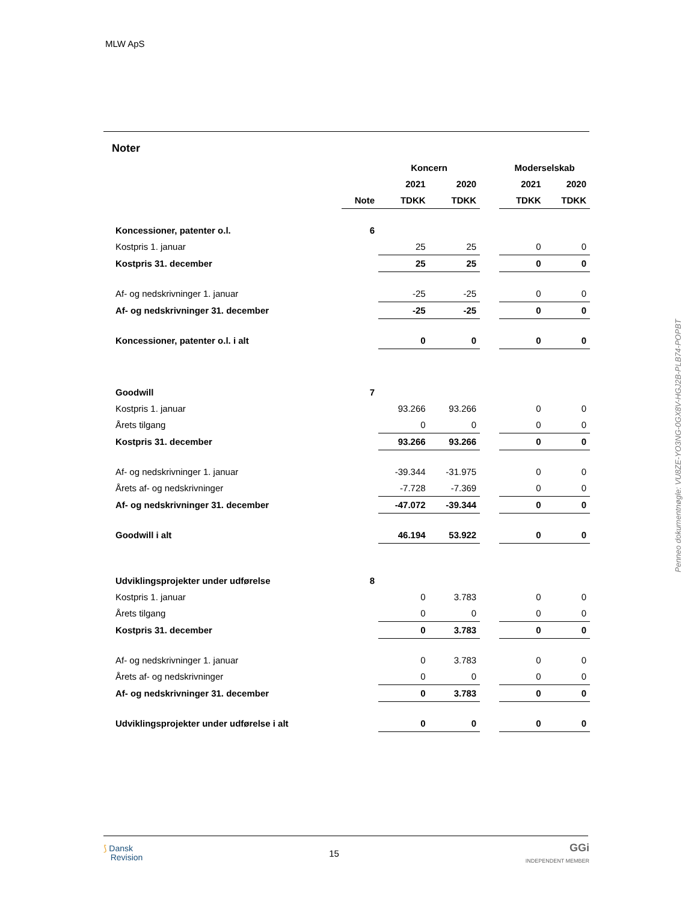MLW ApS
Noter
| | | Koncern | | | Moderselskab | |
| | | 2021 | 2020 | | 2021 | 2020 |
| | Note | TDKK | TDKK | | TDKK | TDKK |
| Koncessioner, patenter o.l. | 6 | | | | | |
| Kostpris 1. januar | | 25 | 25 | | 0 | 0 |
| Kostpris 31. december | | 25 | 25 | | 0 | 0 |
| Af- og nedskrivninger 1. januar | | -25 | -25 | | 0 | 0 |
| Af- og nedskrivninger 31. december | | -25 | -25 | | 0 | 0 |
| Koncessioner, patenter o.l. i alt | | 0 | 0 | | 0 | 0 |
| Goodwill | 7 | | | | | |
| Kostpris 1. januar | | 93.266 | 93.266 | | 0 | 0 |
| Årets tilgang | | 0 | 0 | | 0 | 0 |
| Kostpris 31. december | | 93.266 | 93.266 | | 0 | 0 |
| Af- og nedskrivninger 1. januar | | -39.344 | -31.975 | | 0 | 0 |
| Årets af- og nedskrivninger | | -7.728 | -7.369 | | 0 | 0 |
| Af- og nedskrivninger 31. december | | -47.072 | -39.344 | | 0 | 0 |
| Goodwill i alt | | 46.194 | 53.922 | | 0 | 0 |
| Udviklingsprojekter under udførelse | 8 | | | | | |
| Kostpris 1. januar | | 0 | 3.783 | | 0 | 0 |
| Årets tilgang | | 0 | 0 | | 0 | 0 |
| Kostpris 31. december | | 0 | 3.783 | | 0 | 0 |
| Af- og nedskrivninger 1. januar | | 0 | 3.783 | | 0 | 0 |
| Årets af- og nedskrivninger | | 0 | 0 | | 0 | 0 |
| Af- og nedskrivninger 31. december | | 0 | 3.783 | | 0 | 0 |
| Udviklingsprojekter under udførelse i alt | | 0 | 0 | | 0 | 0 |
Penneo dokumentnøgle: VU8ZE-YO3NG-0GX8V-HGJ2B-PLB74-POPBT
⟆ Dansk
Revision
15
GGi
INDEPENDENT MEMBER